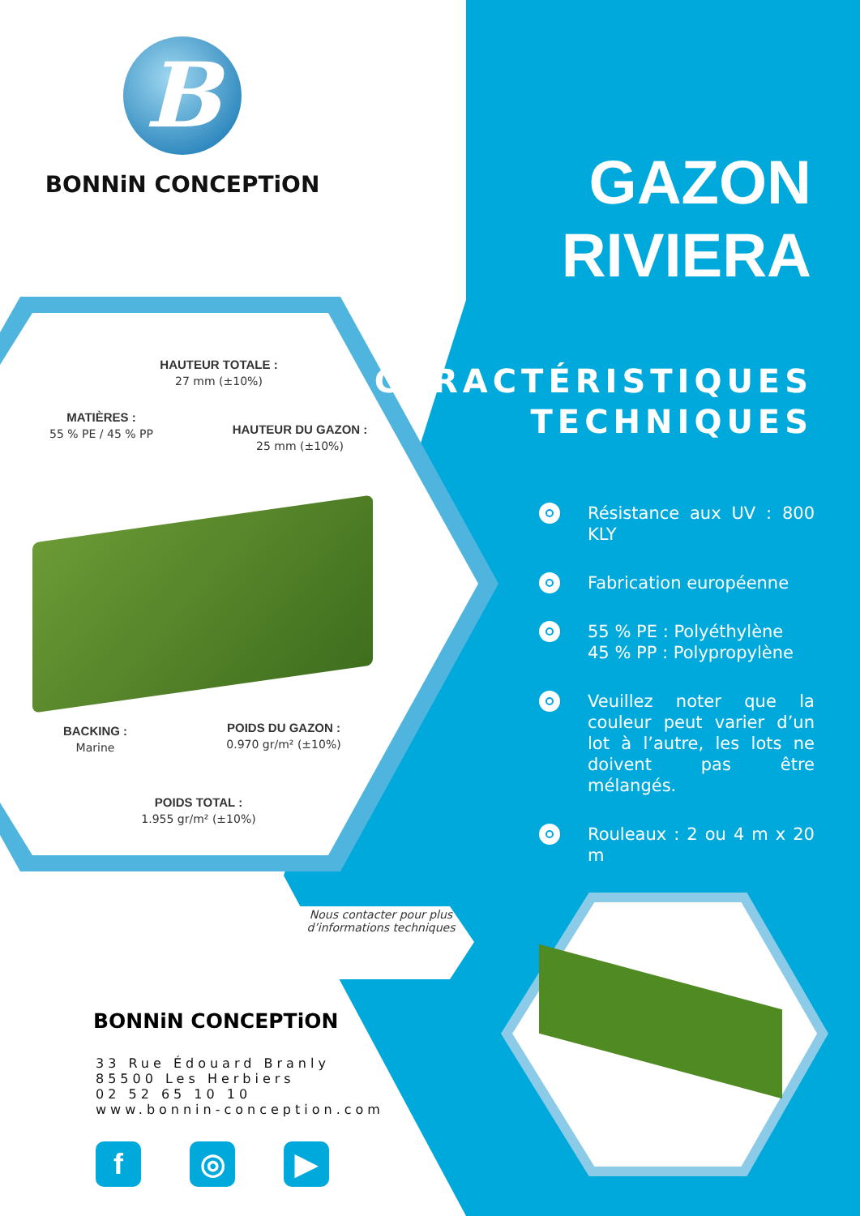B
BONNiN CONCEPTiON
GAZON
RIVIERA
CARACTÉRISTIQUES
TECHNIQUES
Résistance aux UV : 800 KLY
Fabrication européenne
55 % PE : Polyéthylène
45 % PP : Polypropylène
Veuillez noter que la couleur peut varier d’un lot à l’autre, les lots ne doivent pas être mélangés.
Rouleaux : 2 ou 4 m x 20 m
HAUTEUR TOTALE :
27 mm (±10%)
MATIÈRES :
55 % PE / 45 % PP
HAUTEUR DU GAZON :
25 mm (±10%)
BACKING :
Marine
POIDS DU GAZON :
0.970 gr/m² (±10%)
POIDS TOTAL :
1.955 gr/m² (±10%)
Nous contacter pour plus d’informations techniques
BONNiN CONCEPTiON
33 Rue Édouard Branly
85500 Les Herbiers
02 52 65 10 10
www.bonnin-conception.com
f ◎ ▶